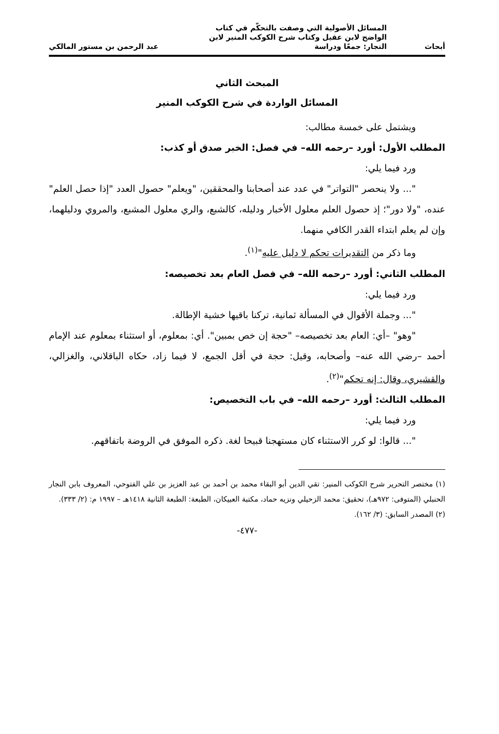أبحاث المسائل الأصولية التي وصفت بالتحكّم في كتاب الواضح لابن عقيل وكتاب شرح الكوكب المنير لابن النجار: جمعًا ودراسة عبد الرحمن بن مستور المالكي
المبحث الثاني
المسائل الواردة في شرح الكوكب المنير
ويشتمل على خمسة مطالب:
المطلب الأول: أورد –رحمه الله– في فصل: الخبر صدق أو كذب:
ورد فيما يلي:
"... ولا ينحصر "التواتر" في عدد عند أصحابنا والمحققين، "ويعلم" حصول العدد "إذا حصل العلم" عنده، "ولا دور"؛ إذ حصول العلم معلول الأخبار ودليله، كالشبع، والري معلول المشبع، والمروي ودليلهما، وإن لم يعلم ابتداء القدر الكافي منهما.
وما ذكر من التقديرات تحكم لا دليل عليه"<sup>(١)</sup>.
المطلب الثاني: أورد –رحمه الله– في فصل العام بعد تخصيصه:
ورد فيما يلي:
"... وجملة الأقوال في المسألة ثمانية، تركنا باقيها خشية الإطالة.
"وهو" –أي: العام بعد تخصيصه– "حجة إن خص بمبين". أي: بمعلوم، أو استثناء بمعلوم عند الإمام أحمد –رضي الله عنه– وأصحابه، وقيل: حجة في أقل الجمع، لا فيما زاد، حكاه الباقلاني، والغزالي، والقشيري، وقال: إنه تحكم"<sup>(٢)</sup>.
المطلب الثالث: أورد –رحمه الله– في باب التخصيص:
ورد فيما يلي:
"... قالوا: لو كرر الاستثناء كان مستهجنا قبيحا لغة. ذكره الموفق في الروضة باتفاقهم.
(١) مختصر التحرير شرح الكوكب المنير: تقي الدين أبو البقاء محمد بن أحمد بن عبد العزيز بن علي الفتوحي، المعروف بابن النجار الحنبلي (المتوفى: ٩٧٢هـ)، تحقيق: محمد الزحيلي ونزيه حماد، مكتبة العبيكان، الطبعة: الطبعة الثانية ١٤١٨هـ – ١٩٩٧ م: (٢/ ٣٣٣).
(٢) المصدر السابق: (٣/ ١٦٢).
-٤٧٧-